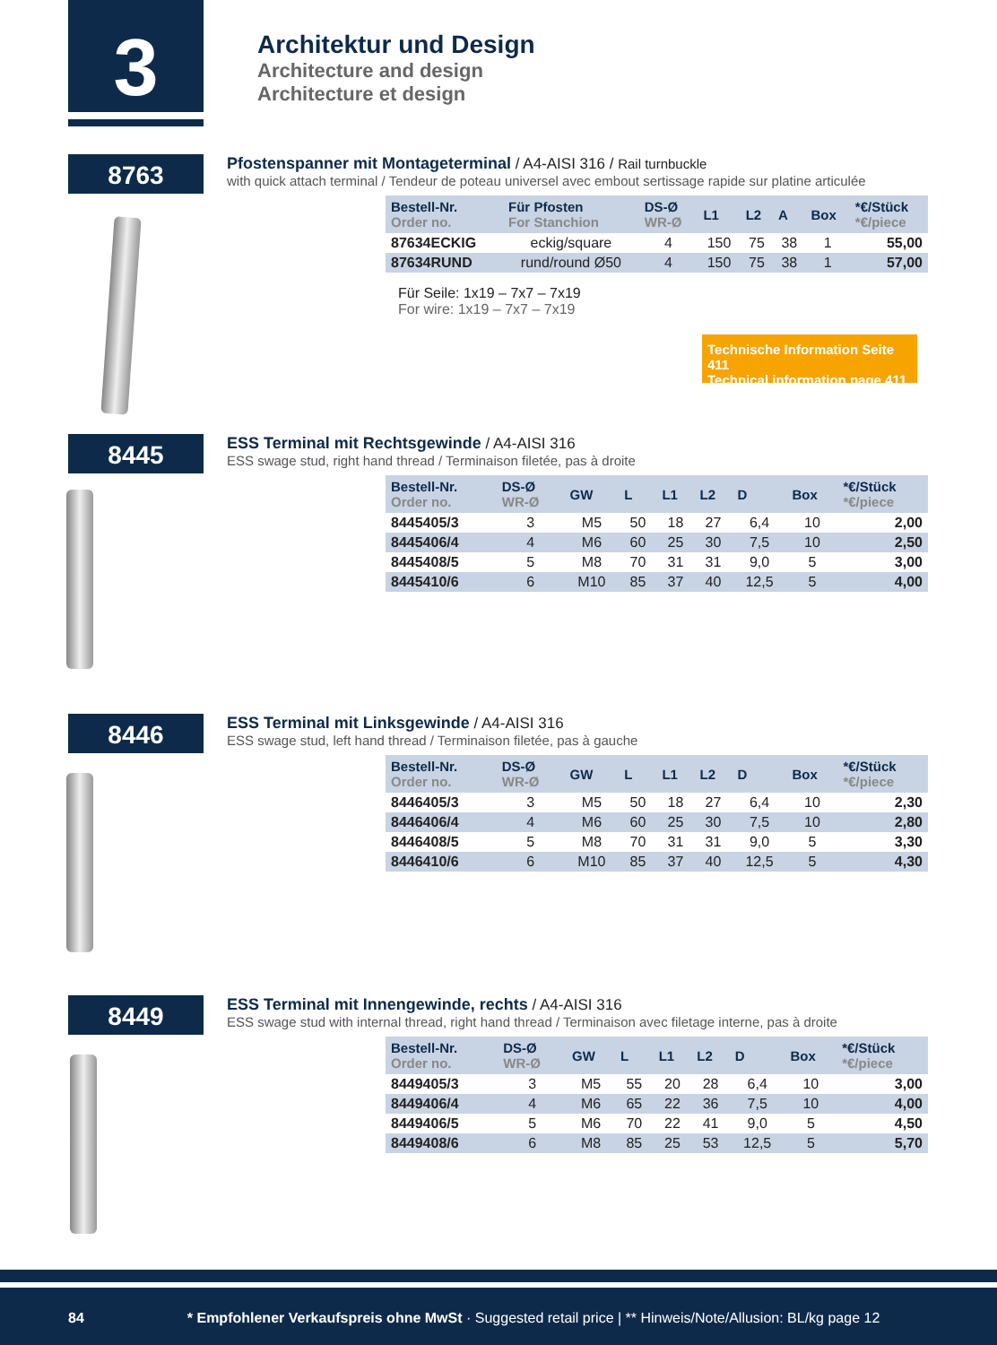3
Architektur und Design
Architecture and design
Architecture et design
8763
Pfostenspanner mit Montageterminal / A4-AISI 316 / Rail turnbuckle
with quick attach terminal / Tendeur de poteau universel avec embout sertissage rapide sur platine articulée
| Bestell-Nr. Order no. | Für Pfosten For Stanchion | DS-Ø WR-Ø | L1 | L2 | A | Box | *€/Stück *€/piece |
| --- | --- | --- | --- | --- | --- | --- | --- |
| 87634ECKIG | eckig/square | 4 | 150 | 75 | 38 | 1 | 55,00 |
| 87634RUND | rund/round Ø50 | 4 | 150 | 75 | 38 | 1 | 57,00 |
Für Seile: 1x19 – 7x7 – 7x19
For wire: 1x19 – 7x7 – 7x19
Technische Information Seite 411
Technical information page 411
8445
ESS Terminal mit Rechtsgewinde / A4-AISI 316
ESS swage stud, right hand thread / Terminaison filetée, pas à droite
| Bestell-Nr. Order no. | DS-Ø WR-Ø | GW | L | L1 | L2 | D | Box | *€/Stück *€/piece |
| --- | --- | --- | --- | --- | --- | --- | --- | --- |
| 8445405/3 | 3 | M5 | 50 | 18 | 27 | 6,4 | 10 | 2,00 |
| 8445406/4 | 4 | M6 | 60 | 25 | 30 | 7,5 | 10 | 2,50 |
| 8445408/5 | 5 | M8 | 70 | 31 | 31 | 9,0 | 5 | 3,00 |
| 8445410/6 | 6 | M10 | 85 | 37 | 40 | 12,5 | 5 | 4,00 |
8446
ESS Terminal mit Linksgewinde / A4-AISI 316
ESS swage stud, left hand thread / Terminaison filetée, pas à gauche
| Bestell-Nr. Order no. | DS-Ø WR-Ø | GW | L | L1 | L2 | D | Box | *€/Stück *€/piece |
| --- | --- | --- | --- | --- | --- | --- | --- | --- |
| 8446405/3 | 3 | M5 | 50 | 18 | 27 | 6,4 | 10 | 2,30 |
| 8446406/4 | 4 | M6 | 60 | 25 | 30 | 7,5 | 10 | 2,80 |
| 8446408/5 | 5 | M8 | 70 | 31 | 31 | 9,0 | 5 | 3,30 |
| 8446410/6 | 6 | M10 | 85 | 37 | 40 | 12,5 | 5 | 4,30 |
8449
ESS Terminal mit Innengewinde, rechts / A4-AISI 316
ESS swage stud with internal thread, right hand thread / Terminaison avec filetage interne, pas à droite
| Bestell-Nr. Order no. | DS-Ø WR-Ø | GW | L | L1 | L2 | D | Box | *€/Stück *€/piece |
| --- | --- | --- | --- | --- | --- | --- | --- | --- |
| 8449405/3 | 3 | M5 | 55 | 20 | 28 | 6,4 | 10 | 3,00 |
| 8449406/4 | 4 | M6 | 65 | 22 | 36 | 7,5 | 10 | 4,00 |
| 8449406/5 | 5 | M6 | 70 | 22 | 41 | 9,0 | 5 | 4,50 |
| 8449408/6 | 6 | M8 | 85 | 25 | 53 | 12,5 | 5 | 5,70 |
84 * Empfohlener Verkaufspreis ohne MwSt · Suggested retail price | ** Hinweis/Note/Allusion: BL/kg page 12